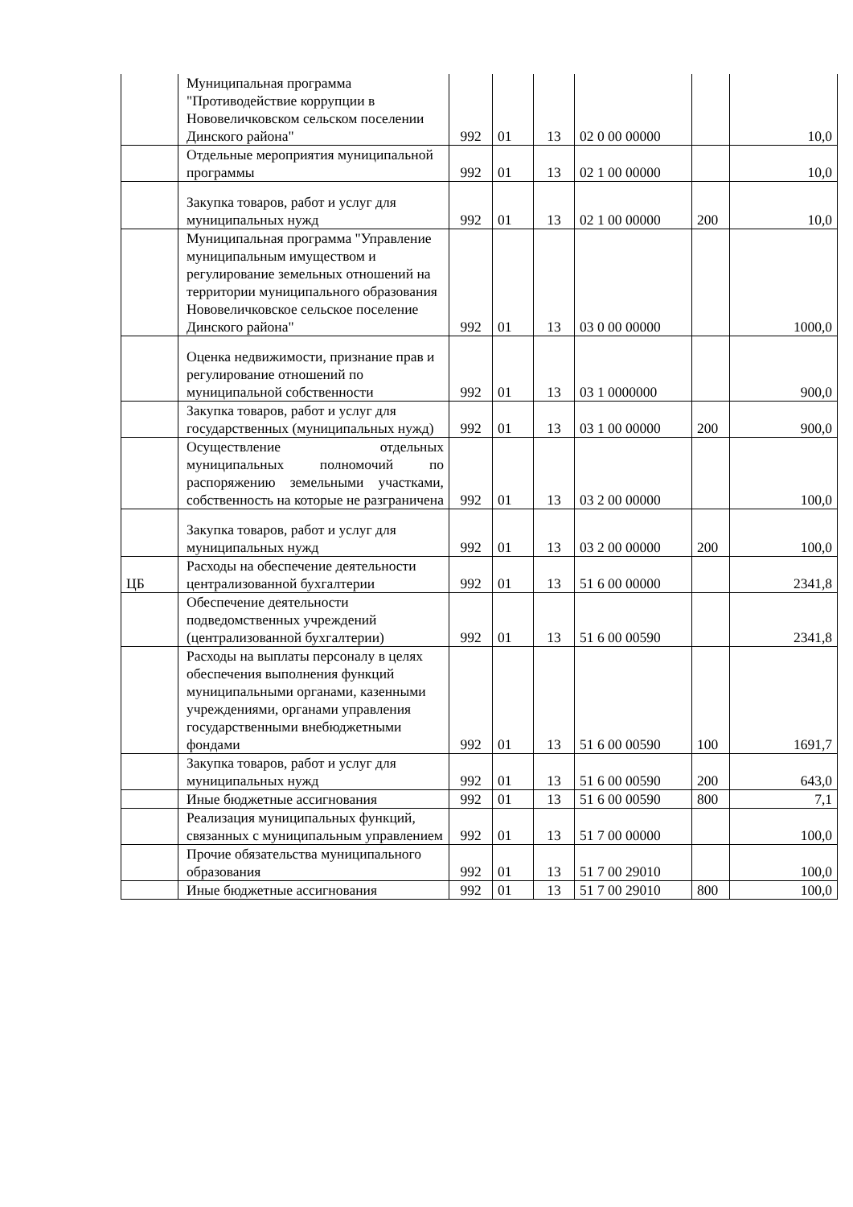| | Муниципальная программа "Противодействие коррупции в Нововеличковском сельском поселении Динского района" | 992 | 01 | 13 | 02 0 00 00000 | | 10,0 |
| | Отдельные мероприятия муниципальной программы | 992 | 01 | 13 | 02 1 00 00000 | | 10,0 |
| | Закупка товаров, работ и услуг для муниципальных нужд | 992 | 01 | 13 | 02 1 00 00000 | 200 | 10,0 |
| | Муниципальная программа "Управление муниципальным имуществом и регулирование земельных отношений на территории муниципального образования Нововеличковское сельское поселение Динского района" | 992 | 01 | 13 | 03 0 00 00000 | | 1000,0 |
| | Оценка недвижимости, признание прав и регулирование отношений по муниципальной собственности | 992 | 01 | 13 | 03 1 0000000 | | 900,0 |
| | Закупка товаров, работ и услуг для государственных (муниципальных нужд) | 992 | 01 | 13 | 03 1 00 00000 | 200 | 900,0 |
| | Осуществление отдельных муниципальных полномочий по распоряжению земельными участками, собственность на которые не разграничена | 992 | 01 | 13 | 03 2 00 00000 | | 100,0 |
| | Закупка товаров, работ и услуг для муниципальных нужд | 992 | 01 | 13 | 03 2 00 00000 | 200 | 100,0 |
| ЦБ | Расходы на обеспечение деятельности централизованной бухгалтерии | 992 | 01 | 13 | 51 6 00 00000 | | 2341,8 |
| | Обеспечение деятельности подведомственных учреждений (централизованной бухгалтерии) | 992 | 01 | 13 | 51 6 00 00590 | | 2341,8 |
| | Расходы на выплаты персоналу в целях обеспечения выполнения функций муниципальными органами, казенными учреждениями, органами управления государственными внебюджетными фондами | 992 | 01 | 13 | 51 6 00 00590 | 100 | 1691,7 |
| | Закупка товаров, работ и услуг для муниципальных нужд | 992 | 01 | 13 | 51 6 00 00590 | 200 | 643,0 |
| | Иные бюджетные ассигнования | 992 | 01 | 13 | 51 6 00 00590 | 800 | 7,1 |
| | Реализация муниципальных функций, связанных с муниципальным управлением | 992 | 01 | 13 | 51 7 00 00000 | | 100,0 |
| | Прочие обязательства муниципального образования | 992 | 01 | 13 | 51 7 00 29010 | | 100,0 |
| | Иные бюджетные ассигнования | 992 | 01 | 13 | 51 7 00 29010 | 800 | 100,0 |